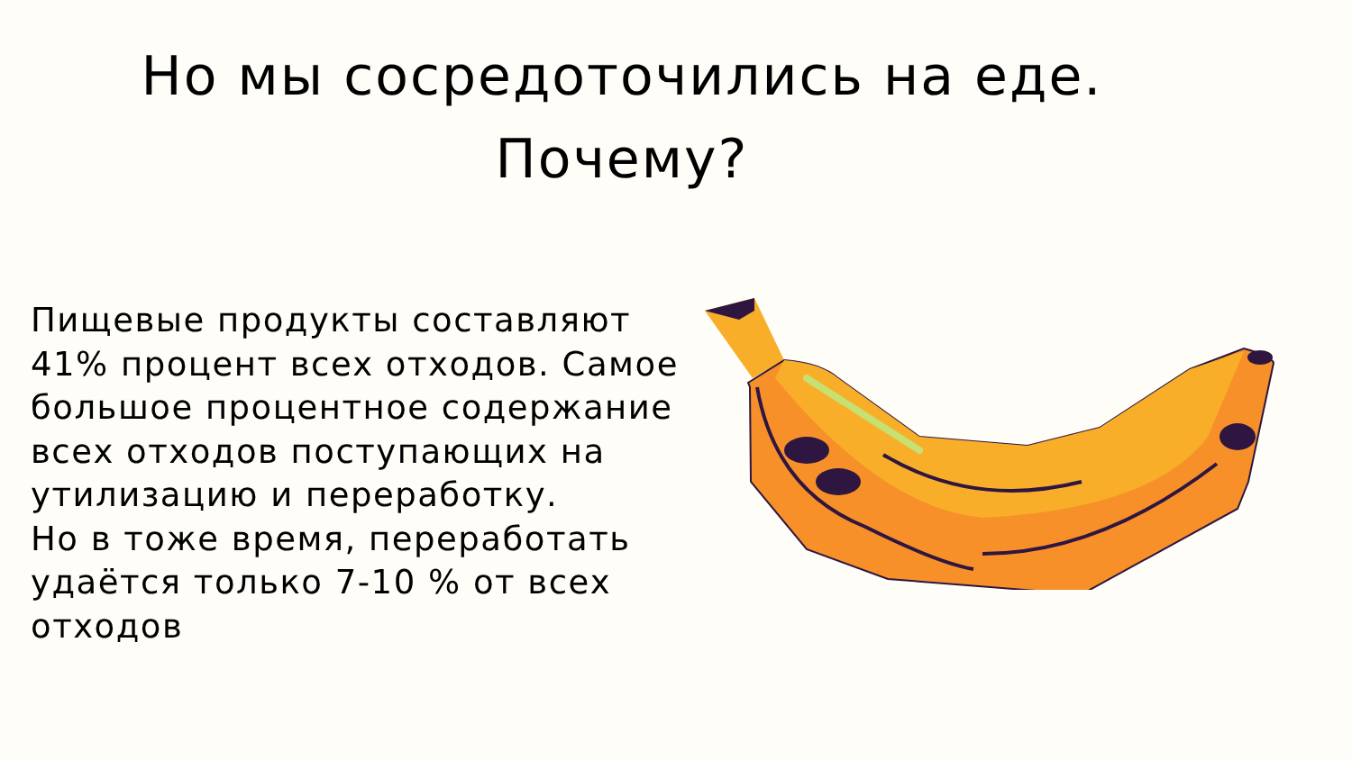Но мы сосредоточились на еде.
Почему?
Пищевые продукты составляют 41% процент всех отходов. Самое большое процентное содержание всех отходов поступающих на утилизацию и переработку.
Но в тоже время, переработать удаётся только 7-10 % от всех отходов